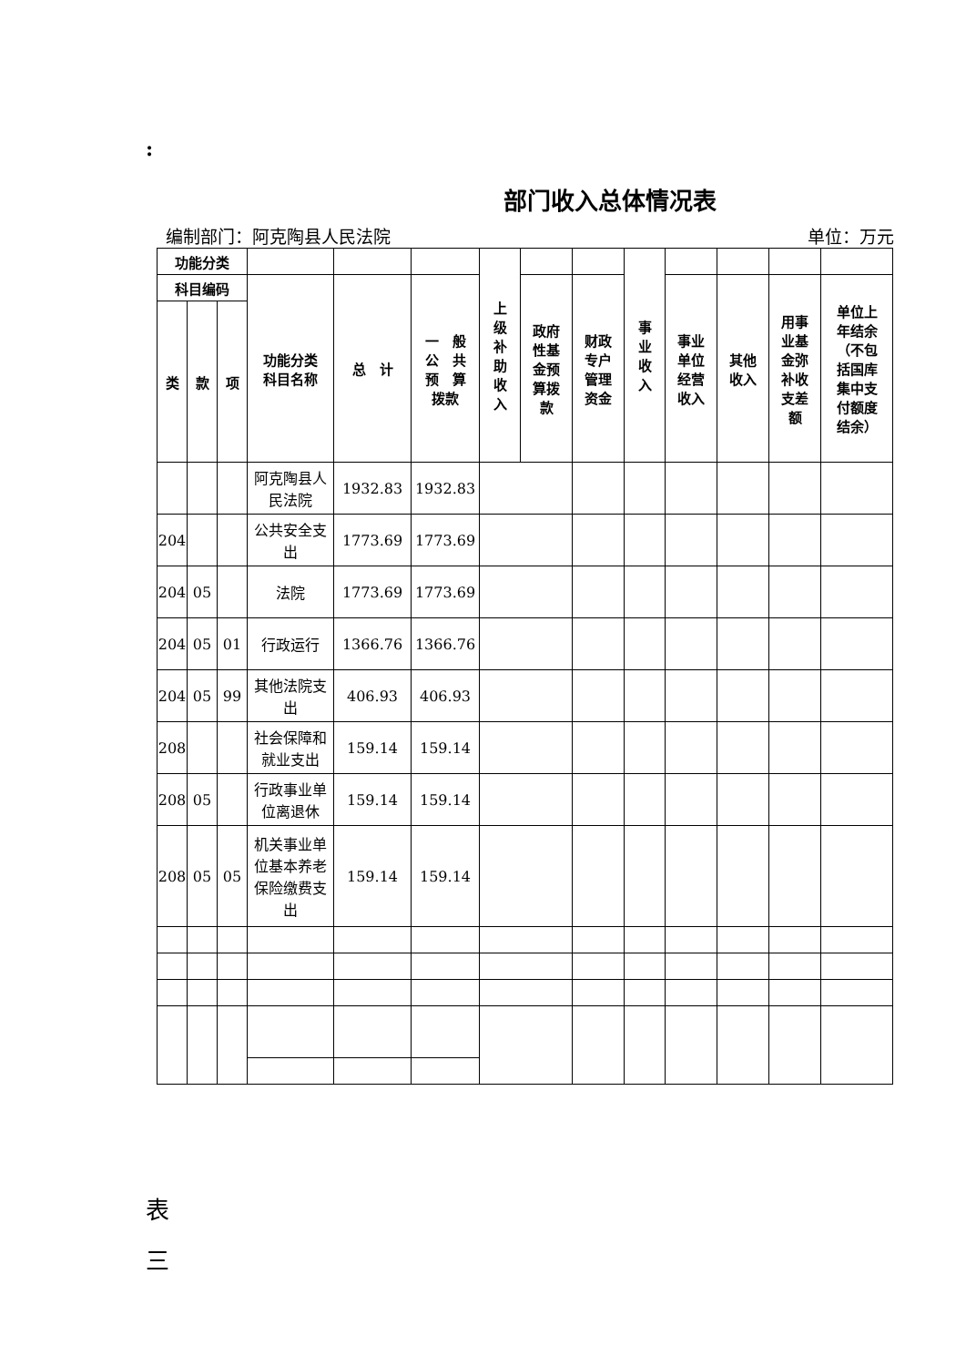:
部门收入总体情况表
编制部门：阿克陶县人民法院 单位：万元
| 功能分类 | | | | | | 上 级 补 助 收 入 | | | 事 业 收 入 | | | | |
| --- | --- | --- | --- | --- | --- | --- | --- | --- | --- | --- | --- | --- | --- |
| 科目编码 | | | 功能分类 科目名称 | 总 计 | 一 般 公 共 预 算 拨款 | | 政府 性基 金预 算拨 款 | 财政 专户 管理 资金 | | 事业 单位 经营 收入 | 其他 收入 | 用事 业基 金弥 补收 支差 额 | 单位上 年结余 （不包 括国库 集中支 付额度 结余） |
| 类 | 款 | 项 | | | | | | | | | | | |
| | | | 阿克陶县人民法院 | 1932.83 | 1932.83 | | | | | | | | |
| 204 | | | 公共安全支出 | 1773.69 | 1773.69 | | | | | | | | |
| 204 | 05 | | 法院 | 1773.69 | 1773.69 | | | | | | | | |
| 204 | 05 | 01 | 行政运行 | 1366.76 | 1366.76 | | | | | | | | |
| 204 | 05 | 99 | 其他法院支出 | 406.93 | 406.93 | | | | | | | | |
| 208 | | | 社会保障和就业支出 | 159.14 | 159.14 | | | | | | | | |
| 208 | 05 | | 行政事业单位离退休 | 159.14 | 159.14 | | | | | | | | |
| 208 | 05 | 05 | 机关事业单位基本养老保险缴费支出 | 159.14 | 159.14 | | | | | | | | |
表
三